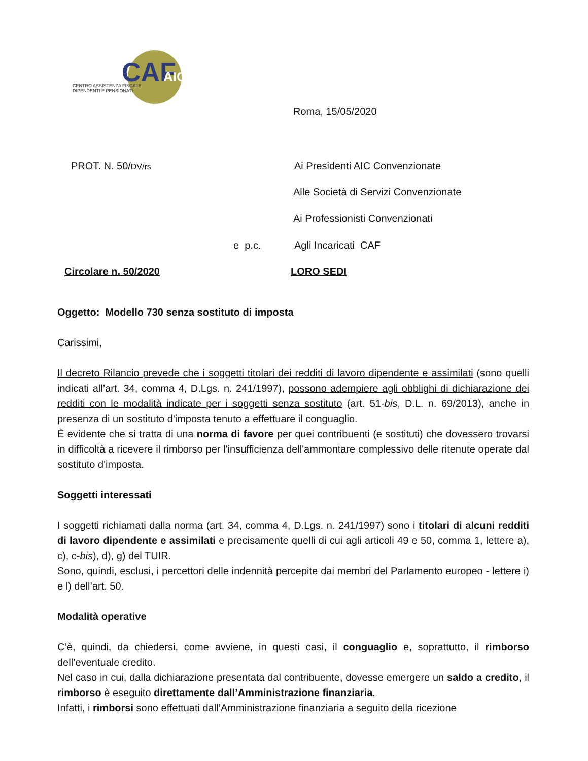CAF
AIC
CENTRO ASSISTENZA FISCALE
DIPENDENTI E PENSIONATI
Roma, 15/05/2020
PROT. N. 50/DV/rs
Ai Presidenti AIC Convenzionate
Alle Società di Servizi Convenzionate
Ai Professionisti Convenzionati
e p.c. Agli Incaricati CAF
Circolare n. 50/2020 LORO SEDI
Oggetto: Modello 730 senza sostituto di imposta
Carissimi,
Il decreto Rilancio prevede che i soggetti titolari dei redditi di lavoro dipendente e assimilati (sono quelli indicati all’art. 34, comma 4, D.Lgs. n. 241/1997), possono adempiere agli obblighi di dichiarazione dei redditi con le modalità indicate per i soggetti senza sostituto (art. 51-bis, D.L. n. 69/2013), anche in presenza di un sostituto d'imposta tenuto a effettuare il conguaglio.
È evidente che si tratta di una norma di favore per quei contribuenti (e sostituti) che dovessero trovarsi in difficoltà a ricevere il rimborso per l'insufficienza dell'ammontare complessivo delle ritenute operate dal sostituto d'imposta.
Soggetti interessati
I soggetti richiamati dalla norma (art. 34, comma 4, D.Lgs. n. 241/1997) sono i titolari di alcuni redditi di lavoro dipendente e assimilati e precisamente quelli di cui agli articoli 49 e 50, comma 1, lettere a), c), c-bis), d), g) del TUIR.
Sono, quindi, esclusi, i percettori delle indennità percepite dai membri del Parlamento europeo - lettere i) e l) dell’art. 50.
Modalità operative
C’è, quindi, da chiedersi, come avviene, in questi casi, il conguaglio e, soprattutto, il rimborso dell’eventuale credito.
Nel caso in cui, dalla dichiarazione presentata dal contribuente, dovesse emergere un saldo a credito, il rimborso è eseguito direttamente dall’Amministrazione finanziaria.
Infatti, i rimborsi sono effettuati dall’Amministrazione finanziaria a seguito della ricezione